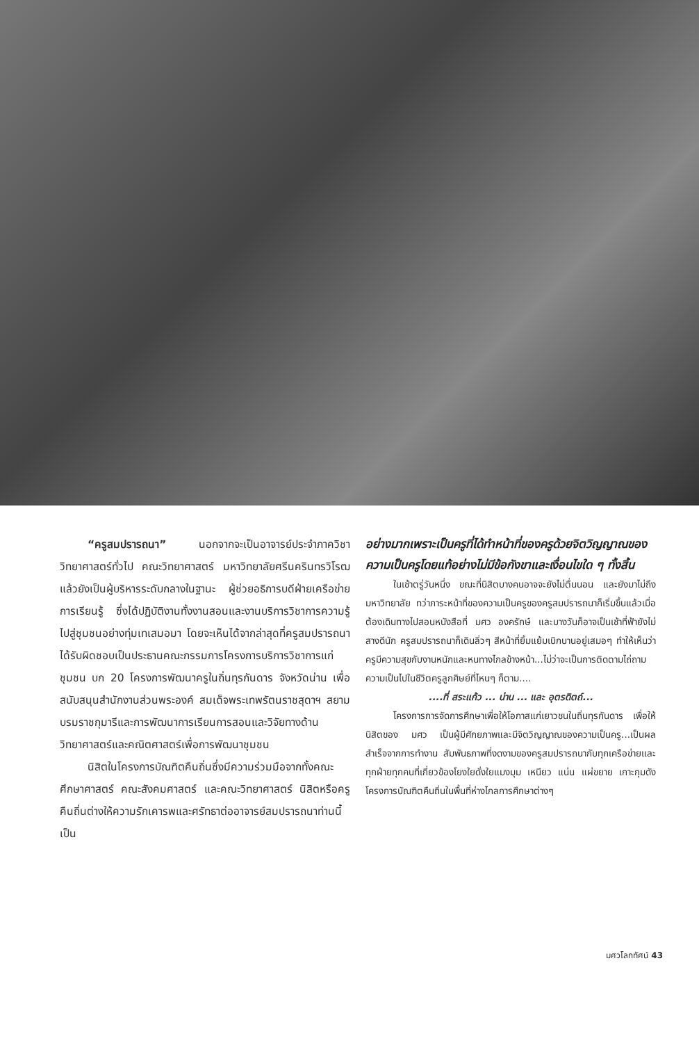“ครูสมปรารถนา” นอกจากจะเป็นอาจารย์ประจำภาควิชาวิทยาศาสตร์ทั่วไป คณะวิทยาศาสตร์ มหาวิทยาลัยศรีนครินทรวิโรฒ แล้วยังเป็นผู้บริหารระดับกลางในฐานะ ผู้ช่วยอธิการบดีฝ่ายเครือข่ายการเรียนรู้ ซึ่งได้ปฏิบัติงานทั้งงานสอนและงานบริการวิชาการความรู้ไปสู่ชุมชนอย่างทุ่มเทเสมอมา โดยจะเห็นได้จากล่าสุดที่ครูสมปรารถนาได้รับผิดชอบเป็นประธานคณะกรรมการโครงการบริการวิชาการแก่ชุมชน บก 20 โครงการพัฒนาครูในถิ่นทุรกันดาร จังหวัดน่าน เพื่อสนับสนุนสำนักงานส่วนพระองค์ สมเด็จพระเทพรัตนราชสุดาฯ สยามบรมราชกุมารีและการพัฒนาการเรียนการสอนและวิจัยทางด้านวิทยาศาสตร์และคณิตศาสตร์เพื่อการพัฒนาชุมชน
นิสิตในโครงการบัณฑิตคืนถิ่นซึ่งมีความร่วมมือจากทั้งคณะศึกษาศาสตร์ คณะสังคมศาสตร์ และคณะวิทยาศาสตร์ นิสิตหรือครูคืนถิ่นต่างให้ความรักเคารพและศรัทธาต่ออาจารย์สมปรารถนาท่านนี้ เป็น
อย่างมากเพราะเป็นครูที่ได้ทำหน้าที่ของครูด้วยจิตวิญญาณของความเป็นครูโดยแท้อย่างไม่มีข้อกังขาและเงื่อนไขใด ๆ ทั้งสิ้น
ในเช้าตรู่วันหนึ่ง ขณะที่นิสิตบางคนอาจจะยังไม่ตื่นนอน และยังมาไม่ถึงมหาวิทยาลัย ทว่าภาระหน้าที่ของความเป็นครูของครูสมปรารถนาก็เริ่มขึ้นแล้วเมื่อต้องเดินทางไปสอนหนังสือที่ มศว องครักษ์ และบางวันก็อาจเป็นเช้าที่ฟ้ายังไม่สางดีนัก ครูสมปรารถนาก็เดินลิ่วๆ สีหน้าที่ยิ้มแย้มเบิกบานอยู่เสมอๆ ทำให้เห็นว่าครูมีความสุขกับงานหนักและหนทางไกลข้างหน้า...ไม่ว่าจะเป็นการติดตามไถ่ถามความเป็นไปในชีวิตครูลูกศิษย์ที่ไหนๆ ก็ตาม....
....ที่ สระแก้ว ... น่าน ... และ อุตรดิตถ์...
โครงการการจัดการศึกษาเพื่อให้โอกาสแก่เยาวชนในถิ่นทุรกันดาร เพื่อให้นิสิตของ มศว เป็นผู้มีศักยภาพและมีจิตวิญญาณของความเป็นครู...เป็นผลสำเร็จจากการทำงาน สัมพันธภาพที่งดงามของครูสมปรารถนากับทุกเครือข่ายและทุกฝ่ายทุกคนที่เกี่ยวข้องโยงใยดั่งใยแมงมุม เหนียว แน่น แผ่ขยาย เกาะกุมดังโครงการบัณฑิตคืนถิ่นในพื้นที่ห่างไกลการศึกษาต่างๆ
มศวโลกทัศน์ 43